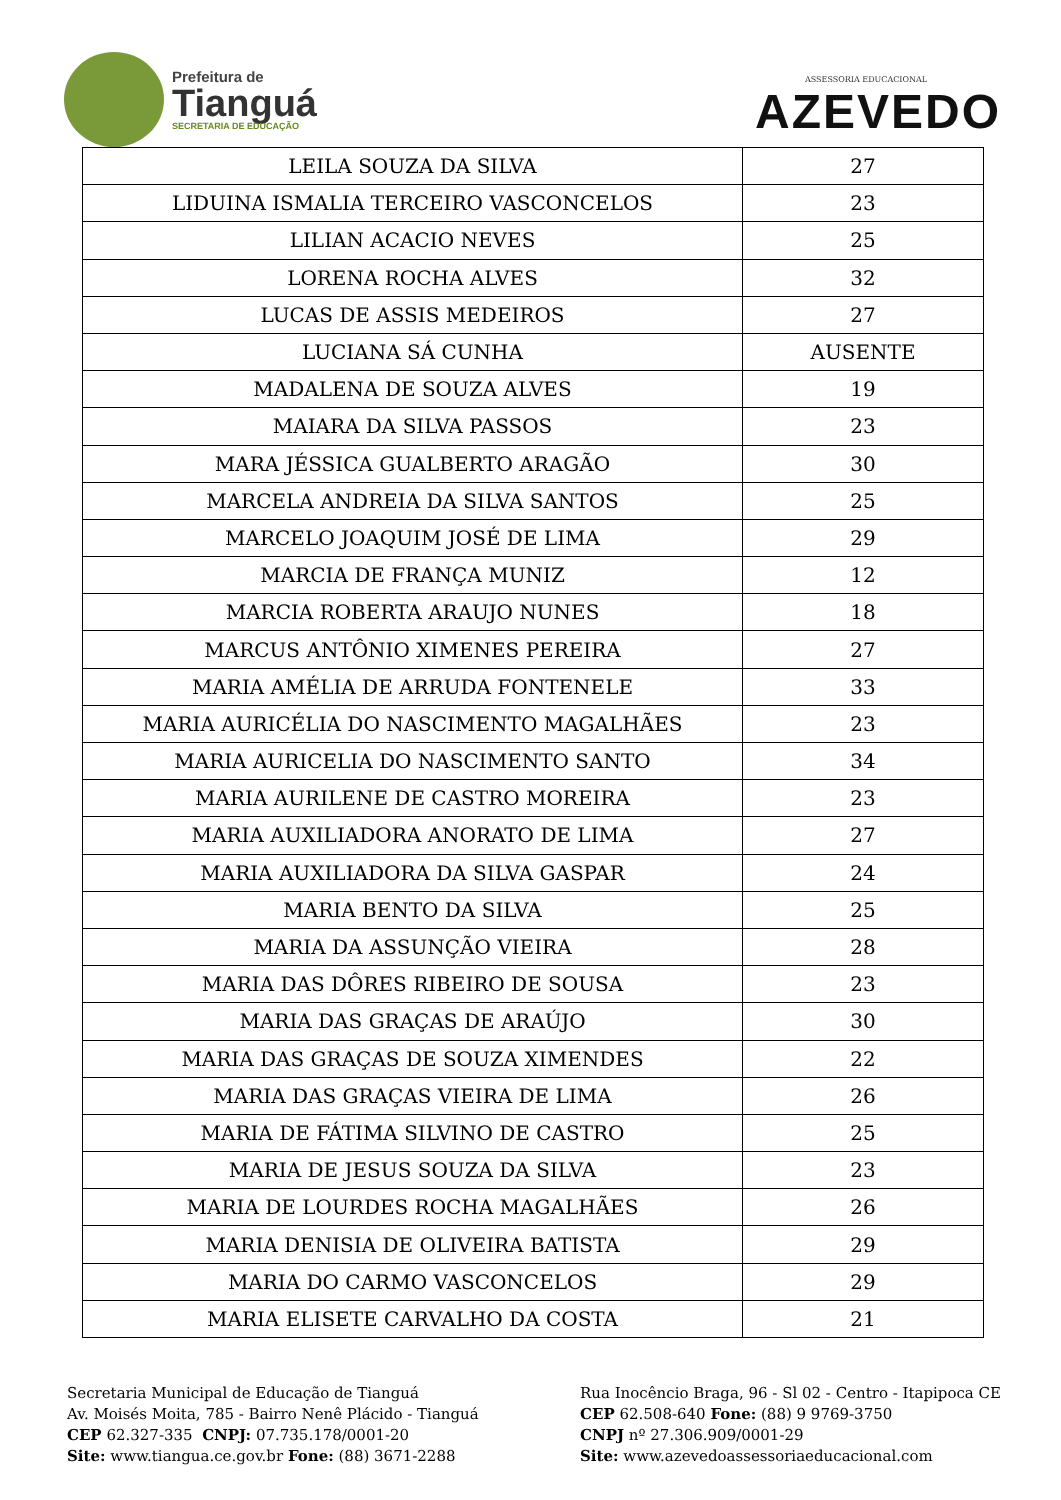Prefeitura de
Tianguá
SECRETARIA DE EDUCAÇÃO
ASSESSORIA EDUCACIONAL
AZEVEDO
| LEILA SOUZA DA SILVA | 27 |
| LIDUINA ISMALIA TERCEIRO VASCONCELOS | 23 |
| LILIAN ACACIO NEVES | 25 |
| LORENA ROCHA ALVES | 32 |
| LUCAS DE ASSIS MEDEIROS | 27 |
| LUCIANA SÁ CUNHA | AUSENTE |
| MADALENA DE SOUZA ALVES | 19 |
| MAIARA DA SILVA PASSOS | 23 |
| MARA JÉSSICA GUALBERTO ARAGÃO | 30 |
| MARCELA ANDREIA DA SILVA SANTOS | 25 |
| MARCELO JOAQUIM JOSÉ DE LIMA | 29 |
| MARCIA DE FRANÇA MUNIZ | 12 |
| MARCIA ROBERTA ARAUJO NUNES | 18 |
| MARCUS ANTÔNIO XIMENES PEREIRA | 27 |
| MARIA AMÉLIA DE ARRUDA FONTENELE | 33 |
| MARIA AURICÉLIA DO NASCIMENTO MAGALHÃES | 23 |
| MARIA AURICELIA DO NASCIMENTO SANTO | 34 |
| MARIA AURILENE DE CASTRO MOREIRA | 23 |
| MARIA AUXILIADORA ANORATO DE LIMA | 27 |
| MARIA AUXILIADORA DA SILVA GASPAR | 24 |
| MARIA BENTO DA SILVA | 25 |
| MARIA DA ASSUNÇÃO VIEIRA | 28 |
| MARIA DAS DÔRES RIBEIRO DE SOUSA | 23 |
| MARIA DAS GRAÇAS DE ARAÚJO | 30 |
| MARIA DAS GRAÇAS DE SOUZA XIMENDES | 22 |
| MARIA DAS GRAÇAS VIEIRA DE LIMA | 26 |
| MARIA DE FÁTIMA SILVINO DE CASTRO | 25 |
| MARIA DE JESUS SOUZA DA SILVA | 23 |
| MARIA DE LOURDES ROCHA MAGALHÃES | 26 |
| MARIA DENISIA DE OLIVEIRA BATISTA | 29 |
| MARIA DO CARMO VASCONCELOS | 29 |
| MARIA ELISETE CARVALHO DA COSTA | 21 |
Secretaria Municipal de Educação de Tianguá
Av. Moisés Moita, 785 - Bairro Nenê Plácido - Tianguá
CEP 62.327-335 CNPJ: 07.735.178/0001-20
Site: www.tiangua.ce.gov.br Fone: (88) 3671-2288
Rua Inocêncio Braga, 96 - Sl 02 - Centro - Itapipoca CE
CEP 62.508-640 Fone: (88) 9 9769-3750
CNPJ nº 27.306.909/0001-29
Site: www.azevedoassessoriaeducacional.com